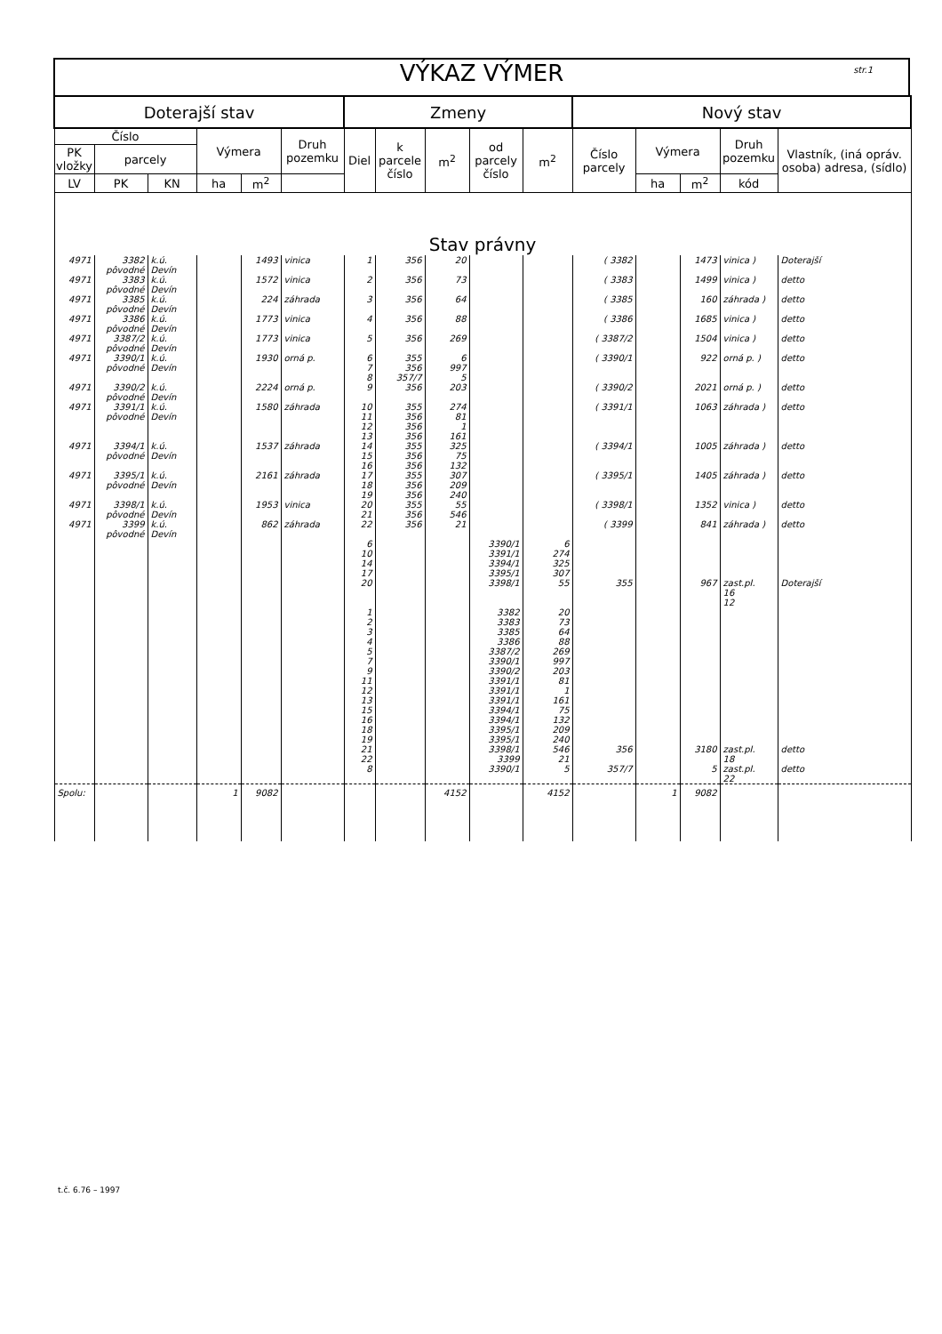VÝKAZ VÝMER str.1
| Doterajší stav | | | | | | Zmeny | | | | | Nový stav | | | | |
| --- | --- | --- | --- | --- | --- | --- | --- | --- | --- | --- | --- | --- | --- | --- | --- |
| Číslo | | | Výmera | | Druh pozemku | Diel | k parcele číslo | m<sup>2</sup> | od parcely číslo | m<sup>2</sup> | Číslo parcely | Výmera | | Druh pozemku | Vlastník, (iná opráv. osoba) adresa, (sídlo) |
| PK vložky | parcely | | | | | | | | | | | | | | |
| LV | PK | KN | ha | m<sup>2</sup> | | | | | | | | ha | m<sup>2</sup> | kód | |
| Stav právny | | | | | | | | | | | | | | | |
| 4971 | 3382 pôvodné | k.ú. Devín | | 1493 | vinica | 1 | 356 | 20 | | | ( 3382 | | 1473 | vinica ) | Doterajší |
| 4971 | 3383 pôvodné | k.ú. Devín | | 1572 | vinica | 2 | 356 | 73 | | | ( 3383 | | 1499 | vinica ) | detto |
| 4971 | 3385 pôvodné | k.ú. Devín | | 224 | záhrada | 3 | 356 | 64 | | | ( 3385 | | 160 | záhrada ) | detto |
| 4971 | 3386 pôvodné | k.ú. Devín | | 1773 | vinica | 4 | 356 | 88 | | | ( 3386 | | 1685 | vinica ) | detto |
| 4971 | 3387/2 pôvodné | k.ú. Devín | | 1773 | vinica | 5 | 356 | 269 | | | ( 3387/2 | | 1504 | vinica ) | detto |
| 4971 | 3390/1 pôvodné | k.ú. Devín | | 1930 | orná p. | 6 7 8 | 355 356 357/7 | 6 997 5 | | | ( 3390/1 | | 922 | orná p. ) | detto |
| 4971 | 3390/2 pôvodné | k.ú. Devín | | 2224 | orná p. | 9 | 356 | 203 | | | ( 3390/2 | | 2021 | orná p. ) | detto |
| 4971 | 3391/1 pôvodné | k.ú. Devín | | 1580 | záhrada | 10 11 12 13 | 355 356 356 356 | 274 81 1 161 | | | ( 3391/1 | | 1063 | záhrada ) | detto |
| 4971 | 3394/1 pôvodné | k.ú. Devín | | 1537 | záhrada | 14 15 16 | 355 356 356 | 325 75 132 | | | ( 3394/1 | | 1005 | záhrada ) | detto |
| 4971 | 3395/1 pôvodné | k.ú. Devín | | 2161 | záhrada | 17 18 19 | 355 356 356 | 307 209 240 | | | ( 3395/1 | | 1405 | záhrada ) | detto |
| 4971 | 3398/1 pôvodné | k.ú. Devín | | 1953 | vinica | 20 21 | 355 356 | 55 546 | | | ( 3398/1 | | 1352 | vinica ) | detto |
| 4971 | 3399 pôvodné | k.ú. Devín | | 862 | záhrada | 22 | 356 | 21 | | | ( 3399 | | 841 | záhrada ) | detto |
| | | | | | | 6 10 14 17 20 | | | 3390/1 3391/1 3394/1 3395/1 3398/1 | 6 274 325 307 55 | 355 | | 967 | zast.pl. 16 12 | Doterajší |
| | | | | | | 1 2 3 4 5 7 9 11 12 13 15 16 18 19 21 22 | | | 3382 3383 3385 3386 3387/2 3390/1 3390/2 3391/1 3391/1 3391/1 3394/1 3394/1 3395/1 3395/1 3398/1 3399 | 20 73 64 88 269 997 203 81 1 161 75 132 209 240 546 21 | 356 | | 3180 | zast.pl. 18 | detto |
| | | | | | | 8 | | | 3390/1 | 5 | 357/7 | | 5 | zast.pl. 22 | detto |
| Spolu: | | | 1 | 9082 | | | | 4152 | | 4152 | | 1 | 9082 | | |
t.č. 6.76 – 1997